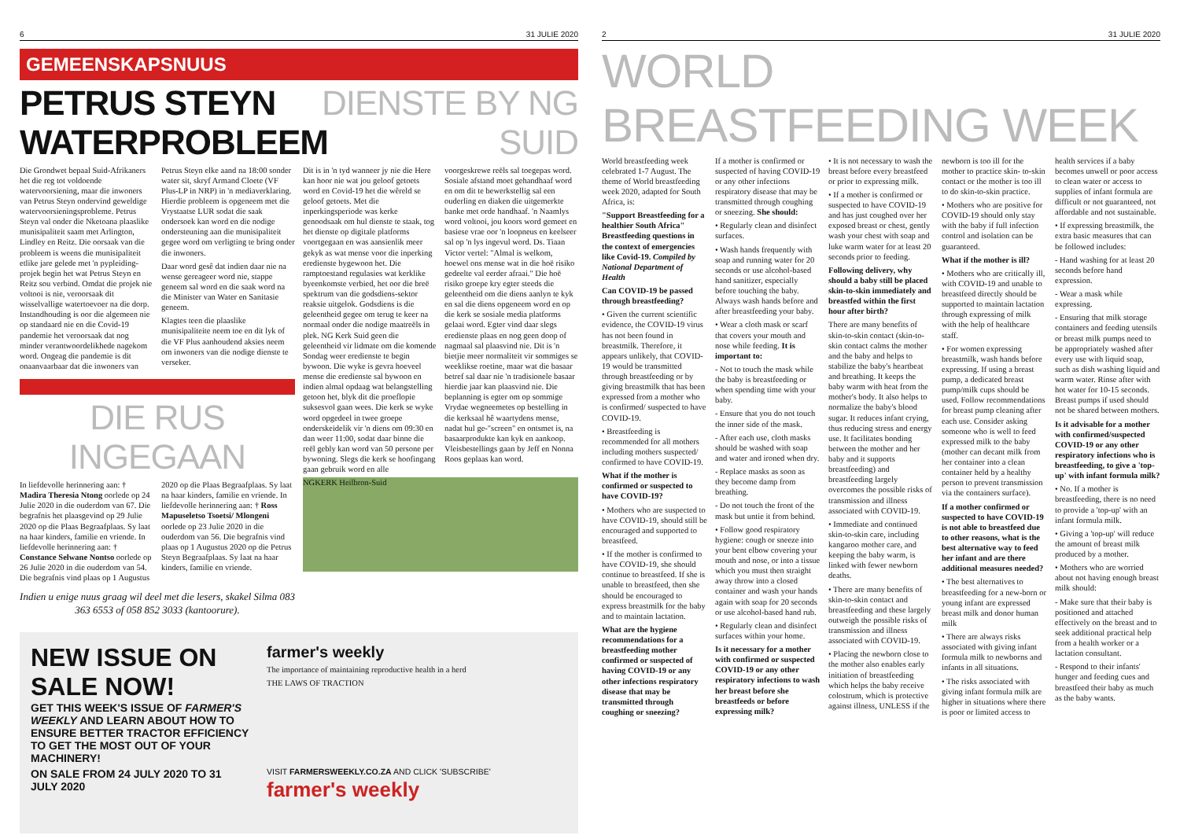6 31 JULIE 2020
GEMEENSKAPSNUUS
PETRUS STEYN WATERPROBLEEM
Die Grondwet bepaal Suid-Afrikaners het die reg tot voldoende watervoorsiening, maar die inwoners van Petrus Steyn ondervind geweldige watervoorsieningsprobleme. Petrus Steyn val onder die Nketoana plaaslike munisipaliteit saam met Arlington, Lindley en Reitz. Die oorsaak van die probleem is weens die munisipaliteit etlike jare gelede met 'n pypleiding-projek begin het wat Petrus Steyn en Reitz sou verbind. Omdat die projek nie voltooi is nie, veroorsaak dit wisselvallige watertoevoer na die dorp. Instandhouding is oor die algemeen nie op standaard nie en die Covid-19 pandemie het veroorsaak dat nog minder verantwoordelikhede nagekom word. Ongeag die pandemie is dit onaanvaarbaar dat die inwoners van Petrus Steyn elke aand na 18:00 sonder water sit, skryf Armand Cloete (VF Plus-LP in NRP) in 'n mediaverklaring. Hierdie probleem is opgeneem met die Vrystaatse LUR sodat die saak ondersoek kan word en die nodige ondersteuning aan die munisipaliteit gegee word om verligting te bring onder die inwoners.
Daar word gesê dat indien daar nie na wense gereageer word nie, stappe geneem sal word en die saak word na die Minister van Water en Sanitasie geneem.
Klagtes teen die plaaslike munisipaliteite neem toe en dit lyk of die VF Plus aanhoudend aksies neem om inwoners van die nodige dienste te verseker.
DIE RUS INGEGAAN
In liefdevolle herinnering aan: † Madira Theresia Ntong oorlede op 24 Julie 2020 in die ouderdom van 67. Die begrafnis het plaasgevind op 29 Julie 2020 op die Plaas Begraafplaas. Sy laat na haar kinders, familie en vriende. In liefdevolle herinnering aan: † Constance Selwane Nontso oorlede op 26 Julie 2020 in die ouderdom van 54. Die begrafnis vind plaas op 1 Augustus 2020 op die Plaas Begraafplaas. Sy laat na haar kinders, familie en vriende. In liefdevolle herinnering aan: † Ross Mapuseletso Tsoetsi/ Mlongeni oorlede op 23 Julie 2020 in die ouderdom van 56. Die begrafnis vind plaas op 1 Augustus 2020 op die Petrus Steyn Begraafplaas. Sy laat na haar kinders, familie en vriende.
Indien u enige nuus graag wil deel met die lesers, skakel Silma 083 363 6553 of 058 852 3033 (kantoorure).
DIENSTE BY NG SUID
Dit is in 'n tyd wanneer jy nie die Here kan hoor nie wat jou geloof getoets word en Covid-19 het die wêreld se geloof getoets. Met die inperkingsperiode was kerke genoodsaak om hul dienste te staak, tog het dienste op digitale platforms voortgegaan en was aansienlik meer gekyk as wat mense voor die inperking eredienste bygewoon het. Die ramptoestand regulasies wat kerklike byeenkomste verbied, het oor die breë spektrum van die godsdiens-sektor reaksie uitgelok. Godsdiens is die geleentheid gegee om terug te keer na normaal onder die nodige maatreëls in plek. NG Kerk Suid geen die geleentheid vir lidmate om die komende Sondag weer eredienste te begin bywoon. Die wyke is gevra hoeveel mense die eredienste sal bywoon en indien almal opdaag wat belangstelling getoon het, blyk dit die proeflopie suksesvol gaan wees. Die kerk se wyke word opgedeel in twee groepe onderskeidelik vir 'n diens om 09:30 en dan weer 11:00, sodat daar binne die reël gebly kan word van 50 persone per bywoning. Slegs die kerk se hoofingang gaan gebruik word en alle voorgeskrewe reëls sal toegepas word. Sosiale afstand moet gehandhaaf word en om dit te bewerkstellig sal een ouderling en diaken die uitgemerkte banke met orde handhaaf. 'n Naamlys word voltooi, jou koors word gemeet en basiese vrae oor 'n loopneus en keelseer sal op 'n lys ingevul word. Ds. Tiaan Victor vertel: "Almal is welkom, hoewel ons mense wat in die hoë risiko gedeelte val eerder afraai." Die hoë risiko groepe kry egter steeds die geleentheid om die diens aanlyn te kyk en sal die diens opgeneem word en op die kerk se sosiale media platforms gelaai word. Egter vind daar slegs eredienste plaas en nog geen doop of nagmaal sal plaasvind nie. Dit is 'n bietjie meer normaliteit vir sommiges se weeklikse roetine, maar wat die basaar betref sal daar nie 'n tradisionele basaar hierdie jaar kan plaasvind nie. Die beplanning is egter om op sommige Vrydae wegneemetes op bestelling in die kerksaal hê waartydens mense, nadat hul ge-"screen" en ontsmet is, na basaarprodukte kan kyk en aankoop. Vleisbestellings gaan by Jeff en Nonna Roos geplaas kan word.
NGKERK Heilbron-Suid
NEW ISSUE ON SALE NOW!
GET THIS WEEK'S ISSUE OF FARMER'S WEEKLY AND LEARN ABOUT HOW TO ENSURE BETTER TRACTOR EFFICIENCY TO GET THE MOST OUT OF YOUR MACHINERY!
ON SALE FROM 24 JULY 2020 TO 31 JULY 2020
farmer's weekly
The importance of maintaining reproductive health in a herd
THE LAWS OF TRACTION
VISIT FARMERSWEEKLY.CO.ZA AND CLICK 'SUBSCRIBE' farmer's weekly
2 31 JULIE 2020
WORLD BREASTFEEDING WEEK
World breastfeeding week celebrated 1-7 August. The theme of World breastfeeding week 2020, adapted for South Africa, is:
"Support Breastfeeding for a healthier South Africa" Breastfeeding questions in the context of emergencies like Covid-19. Compiled by National Department of Health
Can COVID-19 be passed through breastfeeding?
• Given the current scientific evidence, the COVID-19 virus has not been found in breastmilk. Therefore, it appears unlikely, that COVID-19 would be transmitted through breastfeeding or by giving breastmilk that has been expressed from a mother who is confirmed/ suspected to have COVID-19.
• Breastfeeding is recommended for all mothers including mothers suspected/ confirmed to have COVID-19.
What if the mother is confirmed or suspected to have COVID-19?
• Mothers who are suspected to have COVID-19, should still be encouraged and supported to breastfeed.
• If the mother is confirmed to have COVID-19, she should continue to breastfeed. If she is unable to breastfeed, then she should be encouraged to express breastmilk for the baby and to maintain lactation.
What are the hygiene recommendations for a breastfeeding mother confirmed or suspected of having COVID-19 or any other infections respiratory disease that may be transmitted through coughing or sneezing?
If a mother is confirmed or suspected of having COVID-19 or any other infections respiratory disease that may be transmitted through coughing or sneezing. She should:
• Regularly clean and disinfect surfaces.
• Wash hands frequently with soap and running water for 20 seconds or use alcohol-based hand sanitizer, especially before touching the baby. Always wash hands before and after breastfeeding your baby.
• Wear a cloth mask or scarf that covers your mouth and nose while feeding. It is important to:
- Not to touch the mask while the baby is breastfeeding or when spending time with your baby.
- Ensure that you do not touch the inner side of the mask.
- After each use, cloth masks should be washed with soap and water and ironed when dry.
- Replace masks as soon as they become damp from breathing.
- Do not touch the front of the mask but untie it from behind.
• Follow good respiratory hygiene: cough or sneeze into your bent elbow covering your mouth and nose, or into a tissue which you must then straight away throw into a closed container and wash your hands again with soap for 20 seconds or use alcohol-based hand rub.
• Regularly clean and disinfect surfaces within your home.
Is it necessary for a mother with confirmed or suspected COVID-19 or any other respiratory infections to wash her breast before she breastfeeds or before expressing milk?
• It is not necessary to wash the breast before every breastfeed or prior to expressing milk.
• If a mother is confirmed or suspected to have COVID-19 and has just coughed over her exposed breast or chest, gently wash your chest with soap and luke warm water for at least 20 seconds prior to feeding.
Following delivery, why should a baby still be placed skin-to-skin immediately and breastfed within the first hour after birth?
There are many benefits of skin-to-skin contact (skin-to-skin contact calms the mother and the baby and helps to stabilize the baby's heartbeat and breathing. It keeps the baby warm with heat from the mother's body. It also helps to normalize the baby's blood sugar. It reduces infant crying, thus reducing stress and energy use. It facilitates bonding between the mother and her baby and it supports breastfeeding) and breastfeeding largely overcomes the possible risks of transmission and illness associated with COVID-19.
• Immediate and continued skin-to-skin care, including kangaroo mother care, and keeping the baby warm, is linked with fewer newborn deaths.
• There are many benefits of skin-to-skin contact and breastfeeding and these largely outweigh the possible risks of transmission and illness associated with COVID-19.
• Placing the newborn close to the mother also enables early initiation of breastfeeding which helps the baby receive colostrum, which is protective against illness, UNLESS if the newborn is too ill for the mother to practice skin- to-skin contact or the mother is too ill to do skin-to-skin practice.
• Mothers who are positive for COVID-19 should only stay with the baby if full infection control and isolation can be guaranteed.
What if the mother is ill?
• Mothers who are critically ill, with COVID-19 and unable to breastfeed directly should be supported to maintain lactation through expressing of milk with the help of healthcare staff.
• For women expressing breastmilk, wash hands before expressing. If using a breast pump, a dedicated breast pump/milk cups should be used. Follow recommendations for breast pump cleaning after each use. Consider asking someone who is well to feed expressed milk to the baby (mother can decant milk from her container into a clean container held by a healthy person to prevent transmission via the containers surface).
If a mother confirmed or suspected to have COVID-19 is not able to breastfeed due to other reasons, what is the best alternative way to feed her infant and are there additional measures needed?
• The best alternatives to breastfeeding for a new-born or young infant are expressed breast milk and donor human milk
• There are always risks associated with giving infant formula milk to newborns and infants in all situations.
• The risks associated with giving infant formula milk are higher in situations where there is poor or limited access to health services if a baby becomes unwell or poor access to clean water or access to supplies of infant formula are difficult or not guaranteed, not affordable and not sustainable.
• If expressing breastmilk, the extra basic measures that can be followed includes:
- Hand washing for at least 20 seconds before hand expression.
- Wear a mask while expressing.
- Ensuring that milk storage containers and feeding utensils or breast milk pumps need to be appropriately washed after every use with liquid soap, such as dish washing liquid and warm water. Rinse after with hot water for 10-15 seconds. Breast pumps if used should not be shared between mothers.
Is it advisable for a mother with confirmed/suspected COVID-19 or any other respiratory infections who is breastfeeding, to give a 'top-up' with infant formula milk?
• No. If a mother is breastfeeding, there is no need to provide a 'top-up' with an infant formula milk.
• Giving a 'top-up' will reduce the amount of breast milk produced by a mother.
• Mothers who are worried about not having enough breast milk should:
- Make sure that their baby is positioned and attached effectively on the breast and to seek additional practical help from a health worker or a lactation consultant.
- Respond to their infants' hunger and feeding cues and breastfeed their baby as much as the baby wants.